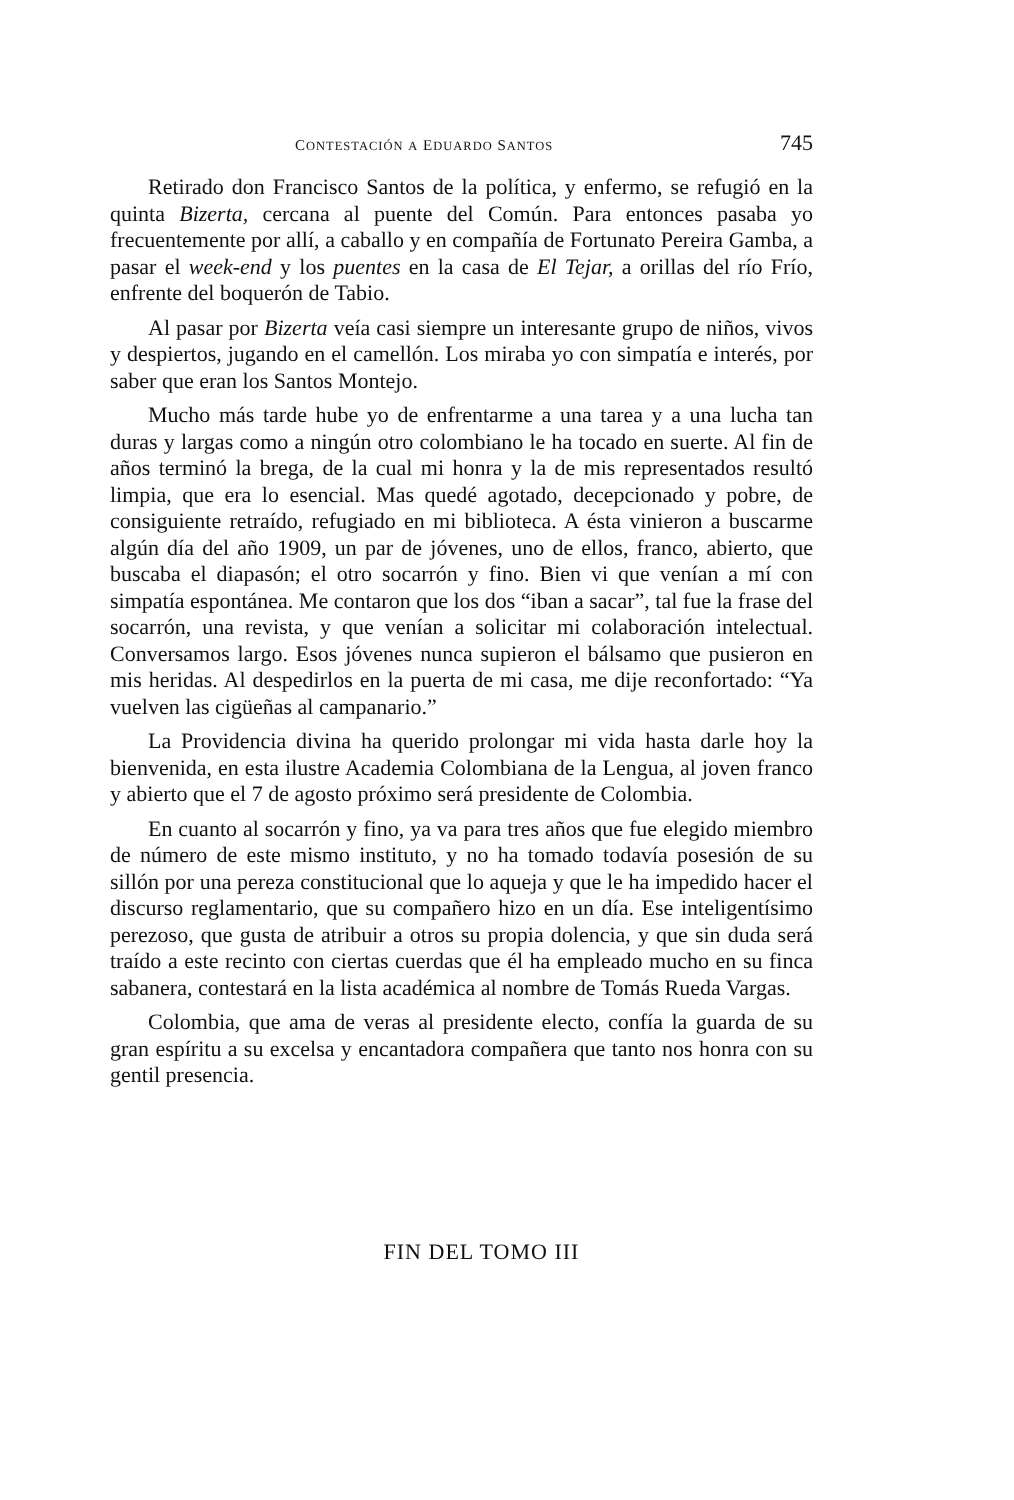CONTESTACIÓN A EDUARDO SANTOS 745
Retirado don Francisco Santos de la política, y enfermo, se refugió en la quinta Bizerta, cercana al puente del Común. Para entonces pasaba yo frecuentemente por allí, a caballo y en compañía de Fortunato Pereira Gamba, a pasar el week-end y los puentes en la casa de El Tejar, a orillas del río Frío, enfrente del boquerón de Tabio.
Al pasar por Bizerta veía casi siempre un interesante grupo de niños, vivos y despiertos, jugando en el camellón. Los miraba yo con simpatía e interés, por saber que eran los Santos Montejo.
Mucho más tarde hube yo de enfrentarme a una tarea y a una lucha tan duras y largas como a ningún otro colombiano le ha tocado en suerte. Al fin de años terminó la brega, de la cual mi honra y la de mis representados resultó limpia, que era lo esencial. Mas quedé agotado, decepcionado y pobre, de consiguiente retraído, refugiado en mi biblioteca. A ésta vinieron a buscarme algún día del año 1909, un par de jóvenes, uno de ellos, franco, abierto, que buscaba el diapasón; el otro socarrón y fino. Bien vi que venían a mí con simpatía espontánea. Me contaron que los dos “iban a sacar”, tal fue la frase del socarrón, una revista, y que venían a solicitar mi colaboración intelectual. Conversamos largo. Esos jóvenes nunca supieron el bálsamo que pusieron en mis heridas. Al despedirlos en la puerta de mi casa, me dije reconfortado: “Ya vuelven las cigüeñas al campanario.”
La Providencia divina ha querido prolongar mi vida hasta darle hoy la bienvenida, en esta ilustre Academia Colombiana de la Lengua, al joven franco y abierto que el 7 de agosto próximo será presidente de Colombia.
En cuanto al socarrón y fino, ya va para tres años que fue elegido miembro de número de este mismo instituto, y no ha tomado todavía posesión de su sillón por una pereza constitucional que lo aqueja y que le ha impedido hacer el discurso reglamentario, que su compañero hizo en un día. Ese inteligentísimo perezoso, que gusta de atribuir a otros su propia dolencia, y que sin duda será traído a este recinto con ciertas cuerdas que él ha empleado mucho en su finca sabanera, contestará en la lista académica al nombre de Tomás Rueda Vargas.
Colombia, que ama de veras al presidente electo, confía la guarda de su gran espíritu a su excelsa y encantadora compañera que tanto nos honra con su gentil presencia.
FIN DEL TOMO III